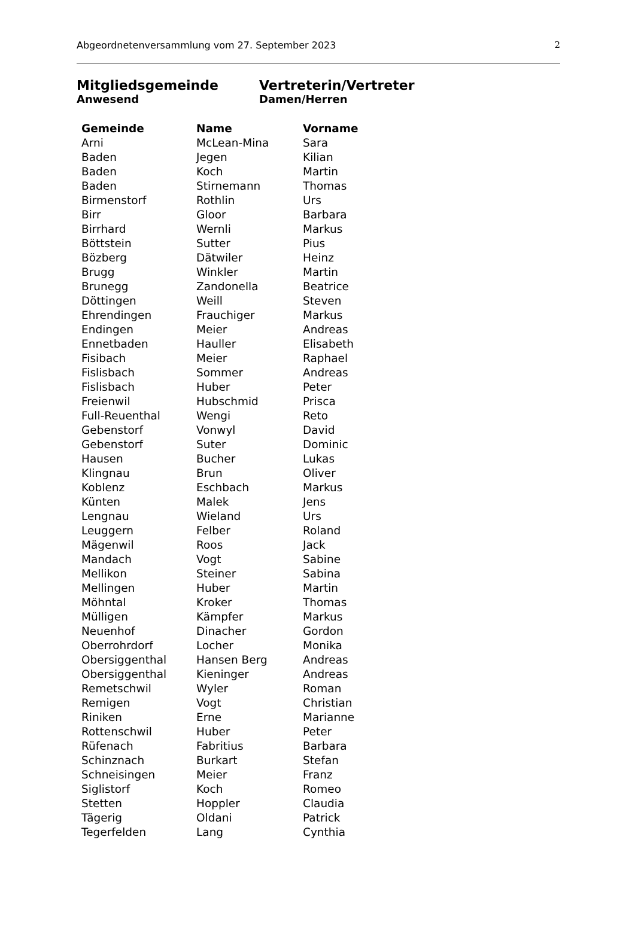Abgeordnetenversammlung vom 27. September 2023 2
Mitgliedsgemeinde
Anwesend
Vertreterin/Vertreter
Damen/Herren
| Gemeinde | Name | Vorname |
| --- | --- | --- |
| Arni | McLean-Mina | Sara |
| Baden | Jegen | Kilian |
| Baden | Koch | Martin |
| Baden | Stirnemann | Thomas |
| Birmenstorf | Rothlin | Urs |
| Birr | Gloor | Barbara |
| Birrhard | Wernli | Markus |
| Böttstein | Sutter | Pius |
| Bözberg | Dätwiler | Heinz |
| Brugg | Winkler | Martin |
| Brunegg | Zandonella | Beatrice |
| Döttingen | Weill | Steven |
| Ehrendingen | Frauchiger | Markus |
| Endingen | Meier | Andreas |
| Ennetbaden | Hauller | Elisabeth |
| Fisibach | Meier | Raphael |
| Fislisbach | Sommer | Andreas |
| Fislisbach | Huber | Peter |
| Freienwil | Hubschmid | Prisca |
| Full-Reuenthal | Wengi | Reto |
| Gebenstorf | Vonwyl | David |
| Gebenstorf | Suter | Dominic |
| Hausen | Bucher | Lukas |
| Klingnau | Brun | Oliver |
| Koblenz | Eschbach | Markus |
| Künten | Malek | Jens |
| Lengnau | Wieland | Urs |
| Leuggern | Felber | Roland |
| Mägenwil | Roos | Jack |
| Mandach | Vogt | Sabine |
| Mellikon | Steiner | Sabina |
| Mellingen | Huber | Martin |
| Möhntal | Kroker | Thomas |
| Mülligen | Kämpfer | Markus |
| Neuenhof | Dinacher | Gordon |
| Oberrohrdorf | Locher | Monika |
| Obersiggenthal | Hansen Berg | Andreas |
| Obersiggenthal | Kieninger | Andreas |
| Remetschwil | Wyler | Roman |
| Remigen | Vogt | Christian |
| Riniken | Erne | Marianne |
| Rottenschwil | Huber | Peter |
| Rüfenach | Fabritius | Barbara |
| Schinznach | Burkart | Stefan |
| Schneisingen | Meier | Franz |
| Siglistorf | Koch | Romeo |
| Stetten | Hoppler | Claudia |
| Tägerig | Oldani | Patrick |
| Tegerfelden | Lang | Cynthia |